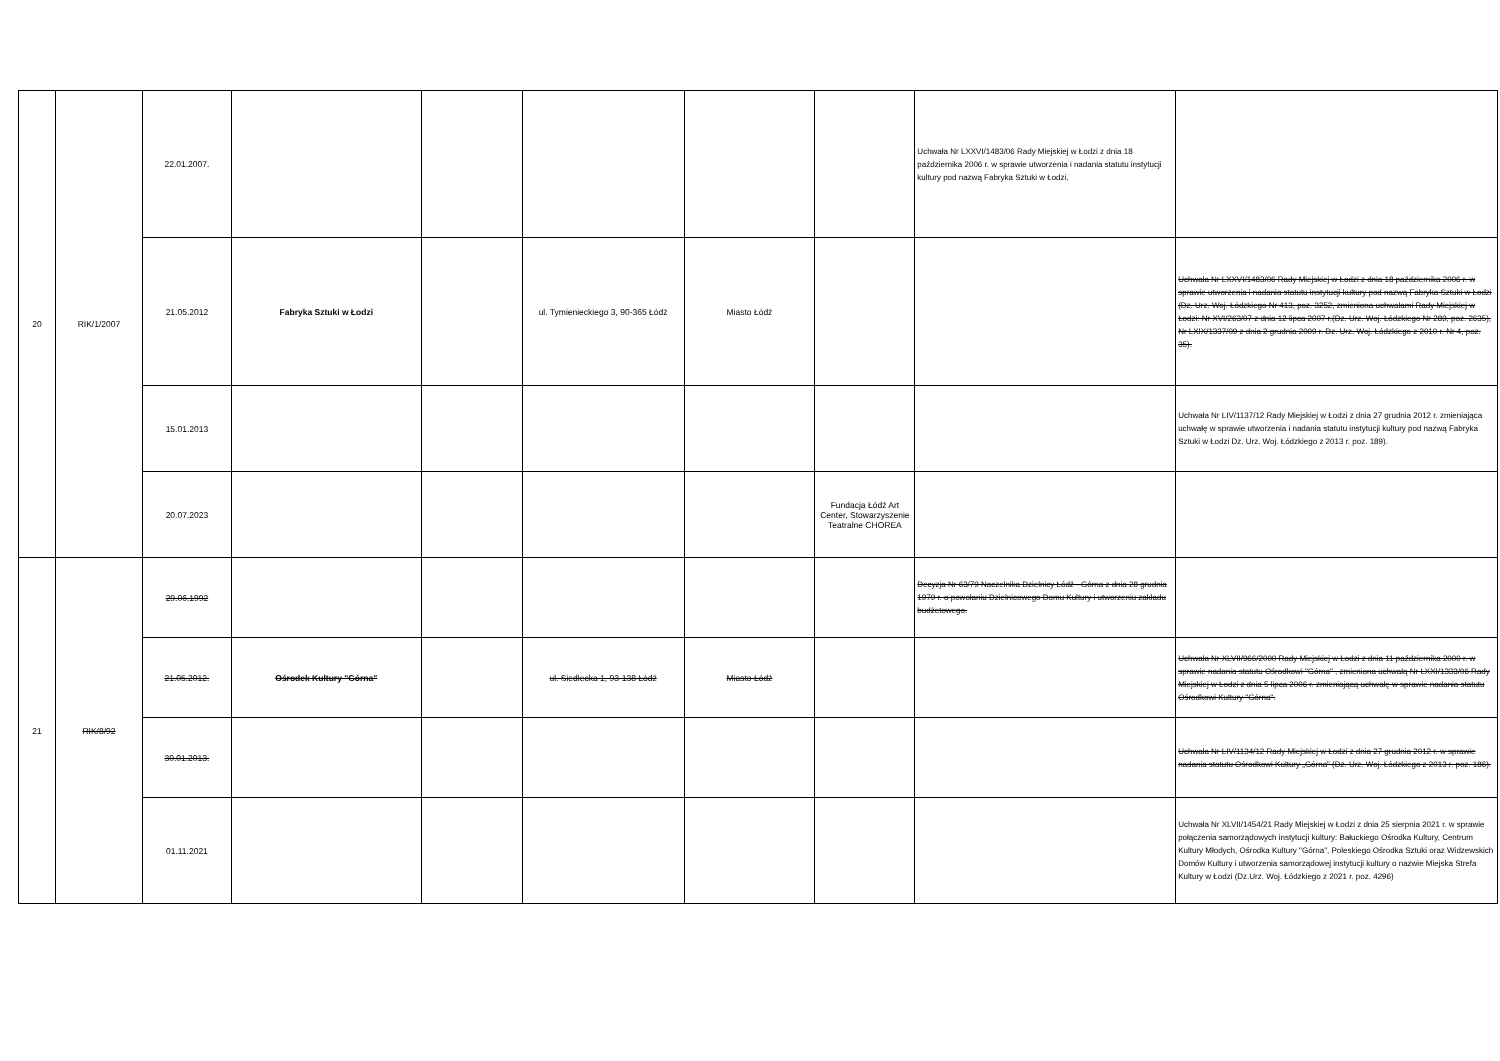| 20 | RIK/1/2007 | 22.01.2007. | | | | | | Uchwała Nr LXXVI/1483/06 Rady Miejskiej w Łodzi z dnia 18 października 2006 r. w sprawie utworzenia i nadania statutu instytucji kultury pod nazwą Fabryka Sztuki w Łodzi, | |
| | | 21.05.2012 | Fabryka Sztuki w Łodzi | | ul. Tymienieckiego 3, 90-365 Łódź | Miasto Łódź | | | Uchwała Nr LXXVI/1483/06 Rady Miejskiej w Łodzi z dnia 18 października 2006 r. w sprawie utworzenia i nadania statutu instytucji kultury pod nazwą Fabryka Sztuki w Łodzi (Dz. Urz. Woj. Łódzkiego Nr 413, poz. 3252, zmieniona uchwałami Rady Miejskiej w Łodzi: Nr XVI/263/07 z dnia 12 lipca 2007 r.(Dz. Urz. Woj. Łódzkiego Nr 289, poz. 2635), Nr LXIX/1337/09 z dnia 2 grudnia 2009 r. Dz. Urz. Woj. Łódzkiego z 2010 r. Nr 4, poz. 35). |
| | | 15.01.2013 | | | | | | | Uchwała Nr LIV/1137/12 Rady Miejskiej w Łodzi z dnia 27 grudnia 2012 r. zmieniająca uchwałę w sprawie utworzenia i nadania statutu instytucji kultury pod nazwą Fabryka Sztuki w Łodzi Dz. Urz. Woj. Łódzkiego z 2013 r. poz. 189). |
| | | 20.07.2023 | | | | | Fundacja Łódź Art Center, Stowarzyszenie Teatralne CHOREA | | |
| 21 | RIK/8/92 | 29.06.1992 | | | | | | Decyzja Nr 63/79 Naczelnika Dzielnicy Łódź - Górna z dnia 28 grudnia 1979 r. o powołaniu Dzielnicowego Domu Kultury i utworzeniu zakładu budżetowego. | |
| | | 21.05.2012. | Ośrodek Kultury "Górna" | | ul. Siedlecka 1, 93-138 Łódź | Miasto Łódź | | | Uchwała Nr XLVII/966/2000 Rady Miejskiej w Łodzi z dnia 11 października 2000 r. w sprawie nadania statutu Ośrodkowi "Górna" , zmieniona uchwałą Nr LXXI/1333/06 Rady Miejskiej w Łodzi z dnia 5 lipca 2006 r. zmieniającą uchwałę w sprawie nadania statutu Ośrodkowi Kultury "Górna". |
| | | 30.01.2013. | | | | | | | Uchwała Nr LIV/1134/12 Rady Miejskiej w Łodzi z dnia 27 grudnia 2012 r. w sprawie nadania statutu Ośrodkowi Kultury „Górna” (Dz. Urz. Woj. Łódzkiego z 2013 r. poz. 186). |
| | | 01.11.2021 | | | | | | | Uchwała Nr XLVII/1454/21 Rady Miejskiej w Łodzi z dnia 25 sierpnia 2021 r. w sprawie połączenia samorządowych instytucji kultury: Bałuckiego Ośrodka Kultury, Centrum Kultury Młodych, Ośrodka Kultury "Górna", Poleskiego Ośrodka Sztuki oraz Widzewskich Domów Kultury i utworzenia samorządowej instytucji kultury o nazwie Miejska Strefa Kultury w Łodzi (Dz.Urz. Woj. Łódzkiego z 2021 r. poz. 4296) |